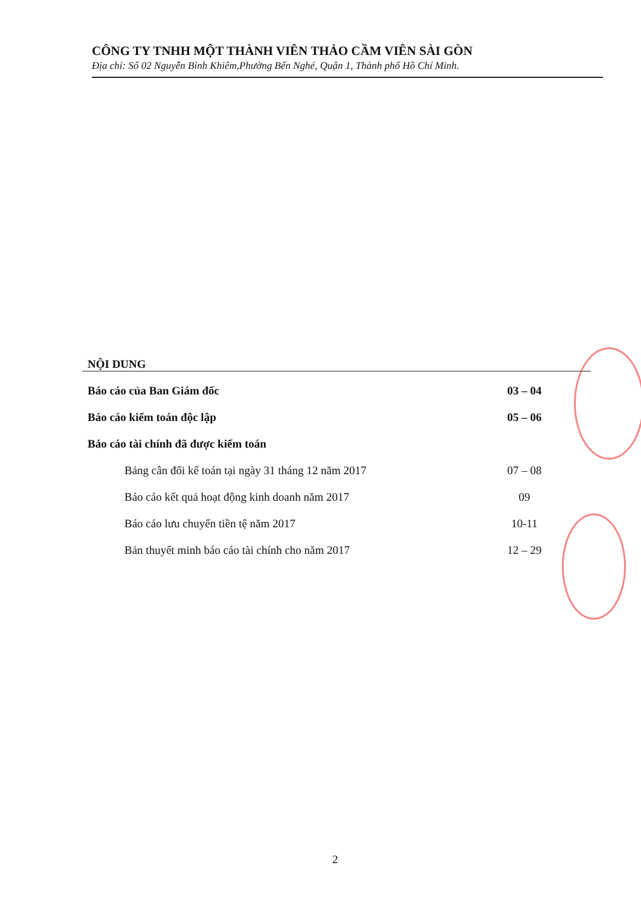CÔNG TY TNHH MỘT THÀNH VIÊN THẢO CẦM VIÊN SÀI GÒN
Địa chỉ: Số 02 Nguyễn Bỉnh Khiêm,Phường Bến Nghé, Quận 1, Thành phố Hồ Chí Minh.
NỘI DUNG
Báo cáo của Ban Giám đốc 03 – 04
Báo cáo kiểm toán độc lập 05 – 06
Báo cáo tài chính đã được kiểm toán
Bảng cân đối kế toán tại ngày 31 tháng 12 năm 2017 07 – 08
Báo cáo kết quả hoạt động kinh doanh năm 2017 09
Báo cáo lưu chuyển tiền tệ năm 2017 10-11
Bản thuyết minh báo cáo tài chính cho năm 2017 12 – 29
2